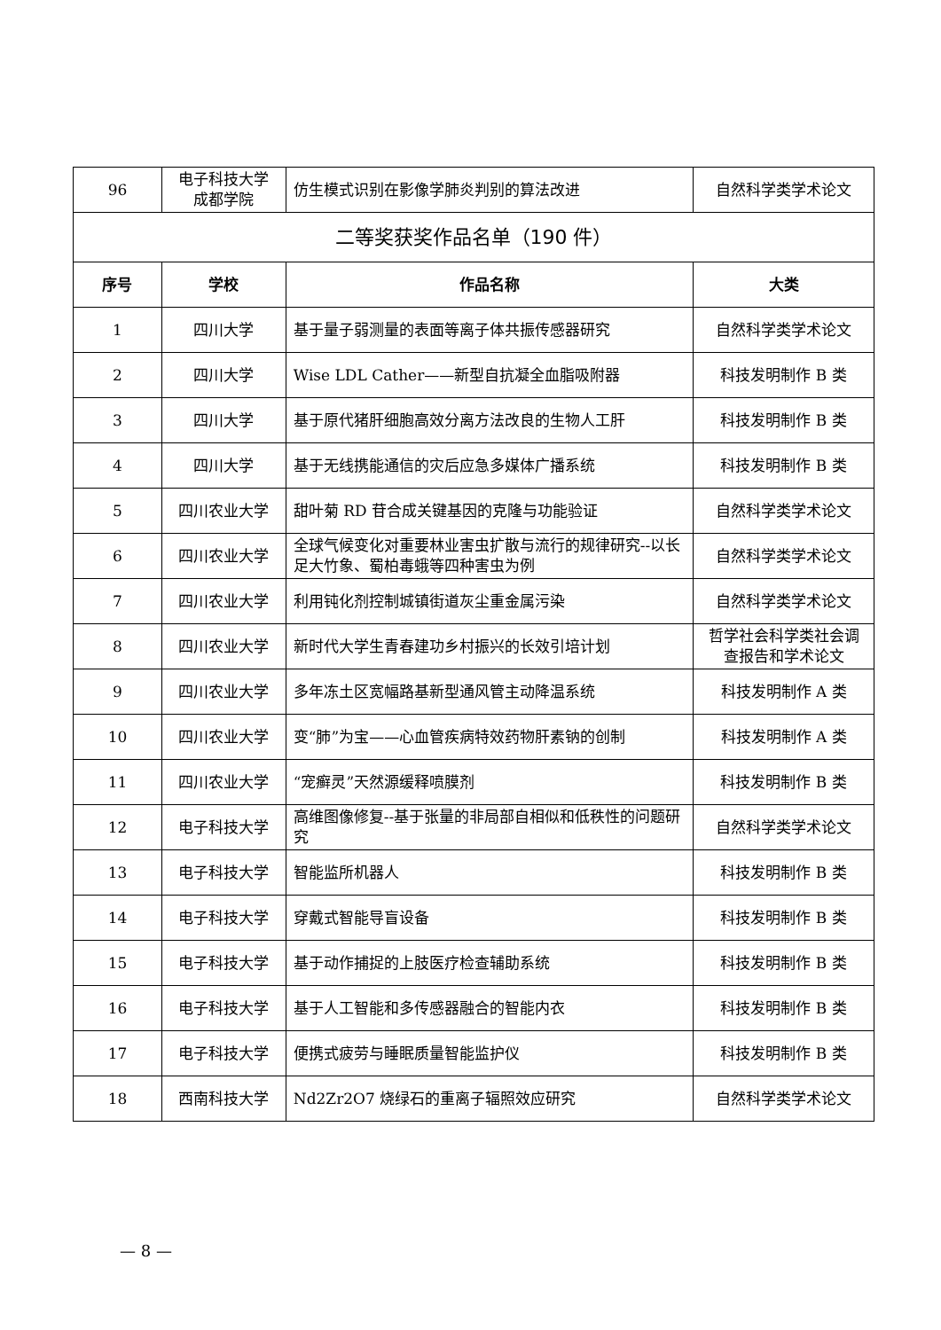| 96 | 电子科技大学 成都学院 | 仿生模式识别在影像学肺炎判别的算法改进 | 自然科学类学术论文 |
| 二等奖获奖作品名单（190 件） | | | |
| 序号 | 学校 | 作品名称 | 大类 |
| 1 | 四川大学 | 基于量子弱测量的表面等离子体共振传感器研究 | 自然科学类学术论文 |
| 2 | 四川大学 | Wise LDL Cather——新型自抗凝全血脂吸附器 | 科技发明制作 B 类 |
| 3 | 四川大学 | 基于原代猪肝细胞高效分离方法改良的生物人工肝 | 科技发明制作 B 类 |
| 4 | 四川大学 | 基于无线携能通信的灾后应急多媒体广播系统 | 科技发明制作 B 类 |
| 5 | 四川农业大学 | 甜叶菊 RD 苷合成关键基因的克隆与功能验证 | 自然科学类学术论文 |
| 6 | 四川农业大学 | 全球气候变化对重要林业害虫扩散与流行的规律研究--以长足大竹象、蜀柏毒蛾等四种害虫为例 | 自然科学类学术论文 |
| 7 | 四川农业大学 | 利用钝化剂控制城镇街道灰尘重金属污染 | 自然科学类学术论文 |
| 8 | 四川农业大学 | 新时代大学生青春建功乡村振兴的长效引培计划 | 哲学社会科学类社会调查报告和学术论文 |
| 9 | 四川农业大学 | 多年冻土区宽幅路基新型通风管主动降温系统 | 科技发明制作 A 类 |
| 10 | 四川农业大学 | 变“肺”为宝——心血管疾病特效药物肝素钠的创制 | 科技发明制作 A 类 |
| 11 | 四川农业大学 | “宠癣灵”天然源缓释喷膜剂 | 科技发明制作 B 类 |
| 12 | 电子科技大学 | 高维图像修复--基于张量的非局部自相似和低秩性的问题研究 | 自然科学类学术论文 |
| 13 | 电子科技大学 | 智能监所机器人 | 科技发明制作 B 类 |
| 14 | 电子科技大学 | 穿戴式智能导盲设备 | 科技发明制作 B 类 |
| 15 | 电子科技大学 | 基于动作捕捉的上肢医疗检查辅助系统 | 科技发明制作 B 类 |
| 16 | 电子科技大学 | 基于人工智能和多传感器融合的智能内衣 | 科技发明制作 B 类 |
| 17 | 电子科技大学 | 便携式疲劳与睡眠质量智能监护仪 | 科技发明制作 B 类 |
| 18 | 西南科技大学 | Nd2Zr2O7 烧绿石的重离子辐照效应研究 | 自然科学类学术论文 |
— 8 —